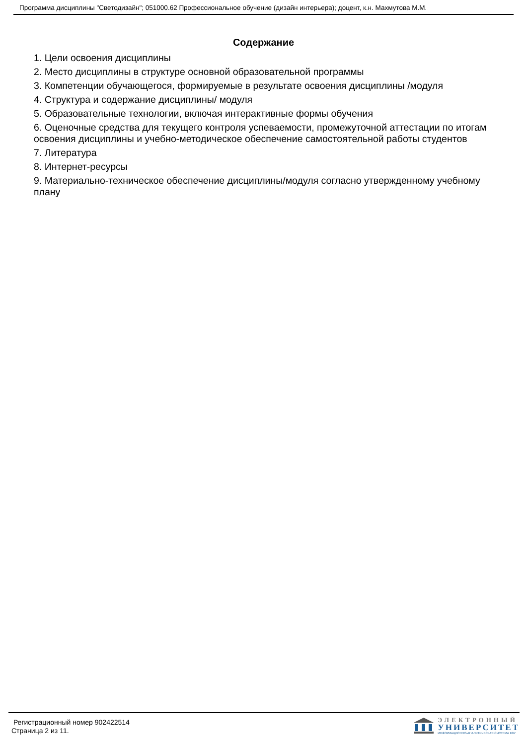Программа дисциплины "Светодизайн"; 051000.62 Профессиональное обучение (дизайн интерьера); доцент, к.н. Махмутова М.М.
Содержание
1. Цели освоения дисциплины
2. Место дисциплины в структуре основной образовательной программы
3. Компетенции обучающегося, формируемые в результате освоения дисциплины /модуля
4. Структура и содержание дисциплины/ модуля
5. Образовательные технологии, включая интерактивные формы обучения
6. Оценочные средства для текущего контроля успеваемости, промежуточной аттестации по итогам освоения дисциплины и учебно-методическое обеспечение самостоятельной работы студентов
7. Литература
8. Интернет-ресурсы
9. Материально-техническое обеспечение дисциплины/модуля согласно утвержденному учебному плану
Регистрационный номер 902422514
Страница 2 из 11.
ЭЛЕКТРОННЫЙ
УНИВЕРСИТЕТ
ИНФОРМАЦИОННО-АНАЛИТИЧЕСКАЯ СИСТЕМА КФУ